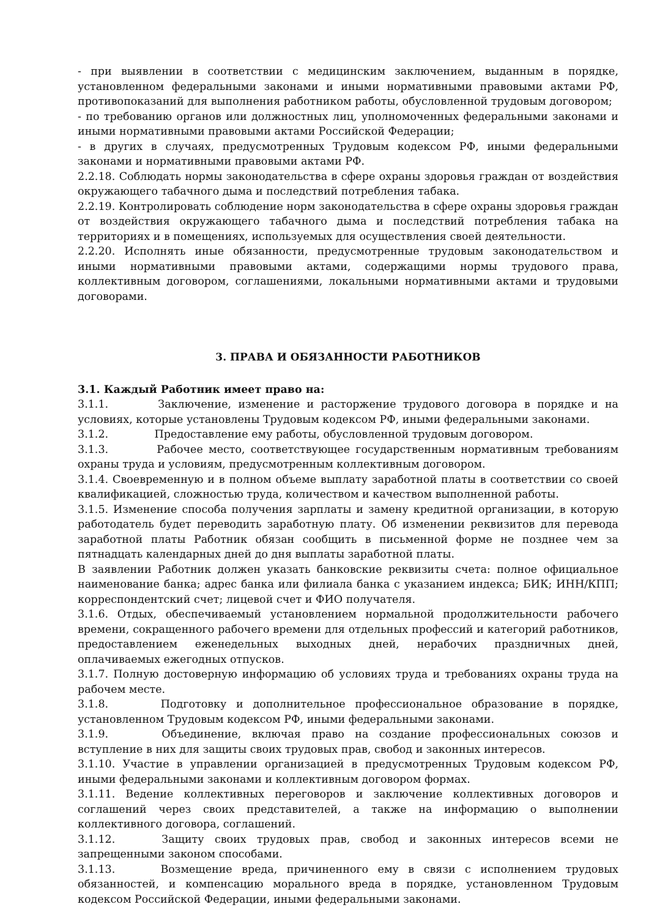- при выявлении в соответствии с медицинским заключением, выданным в порядке, установленном федеральными законами и иными нормативными правовыми актами РФ, противопоказаний для выполнения работником работы, обусловленной трудовым договором;
- по требованию органов или должностных лиц, уполномоченных федеральными законами и иными нормативными правовыми актами Российской Федерации;
- в других в случаях, предусмотренных Трудовым кодексом РФ, иными федеральными законами и нормативными правовыми актами РФ.
2.2.18. Соблюдать нормы законодательства в сфере охраны здоровья граждан от воздействия окружающего табачного дыма и последствий потребления табака.
2.2.19. Контролировать соблюдение норм законодательства в сфере охраны здоровья граждан от воздействия окружающего табачного дыма и последствий потребления табака на территориях и в помещениях, используемых для осуществления своей деятельности.
2.2.20. Исполнять иные обязанности, предусмотренные трудовым законодательством и иными нормативными правовыми актами, содержащими нормы трудового права, коллективным договором, соглашениями, локальными нормативными актами и трудовыми договорами.
3. ПРАВА И ОБЯЗАННОСТИ РАБОТНИКОВ
3.1. Каждый Работник имеет право на:
3.1.1. Заключение, изменение и расторжение трудового договора в порядке и на условиях, которые установлены Трудовым кодексом РФ, иными федеральными законами.
3.1.2. Предоставление ему работы, обусловленной трудовым договором.
3.1.3. Рабочее место, соответствующее государственным нормативным требованиям охраны труда и условиям, предусмотренным коллективным договором.
3.1.4. Своевременную и в полном объеме выплату заработной платы в соответствии со своей квалификацией, сложностью труда, количеством и качеством выполненной работы.
3.1.5. Изменение способа получения зарплаты и замену кредитной организации, в которую работодатель будет переводить заработную плату. Об изменении реквизитов для перевода заработной платы Работник обязан сообщить в письменной форме не позднее чем за пятнадцать календарных дней до дня выплаты заработной платы.
В заявлении Работник должен указать банковские реквизиты счета: полное официальное наименование банка; адрес банка или филиала банка с указанием индекса; БИК; ИНН/КПП; корреспондентский счет; лицевой счет и ФИО получателя.
3.1.6. Отдых, обеспечиваемый установлением нормальной продолжительности рабочего времени, сокращенного рабочего времени для отдельных профессий и категорий работников, предоставлением еженедельных выходных дней, нерабочих праздничных дней, оплачиваемых ежегодных отпусков.
3.1.7. Полную достоверную информацию об условиях труда и требованиях охраны труда на рабочем месте.
3.1.8. Подготовку и дополнительное профессиональное образование в порядке, установленном Трудовым кодексом РФ, иными федеральными законами.
3.1.9. Объединение, включая право на создание профессиональных союзов и вступление в них для защиты своих трудовых прав, свобод и законных интересов.
3.1.10. Участие в управлении организацией в предусмотренных Трудовым кодексом РФ, иными федеральными законами и коллективным договором формах.
3.1.11. Ведение коллективных переговоров и заключение коллективных договоров и соглашений через своих представителей, а также на информацию о выполнении коллективного договора, соглашений.
3.1.12. Защиту своих трудовых прав, свобод и законных интересов всеми не запрещенными законом способами.
3.1.13. Возмещение вреда, причиненного ему в связи с исполнением трудовых обязанностей, и компенсацию морального вреда в порядке, установленном Трудовым кодексом Российской Федерации, иными федеральными законами.